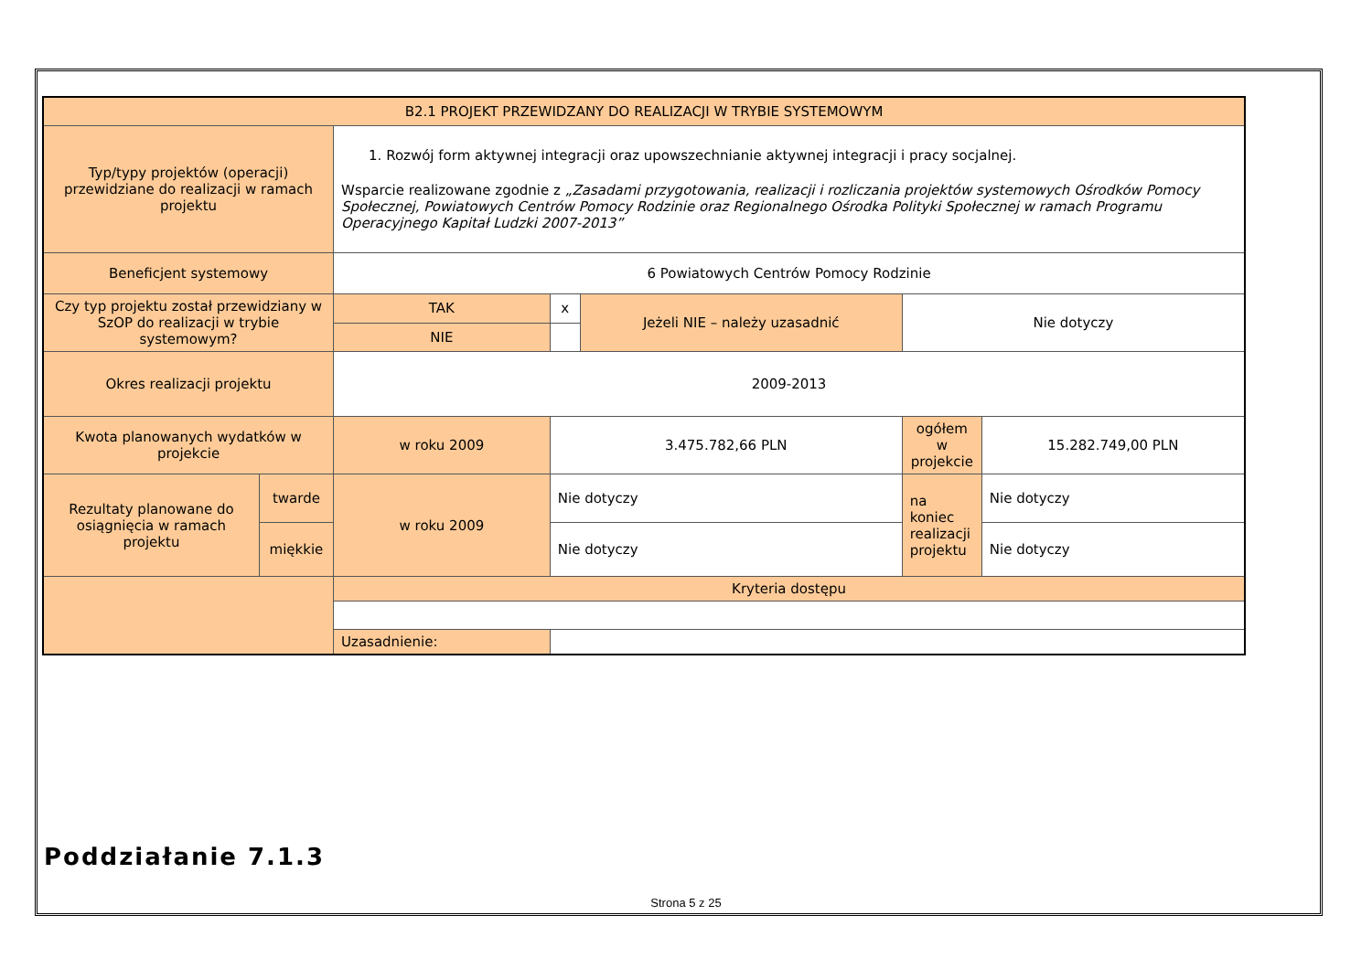| B2.1 PROJEKT PRZEWIDZANY DO REALIZACJI W TRYBIE SYSTEMOWYM | | | | | | |
| Typ/typy projektów (operacji) przewidziane do realizacji w ramach projektu | | 1. Rozwój form aktywnej integracji oraz upowszechnianie aktywnej integracji i pracy socjalnej. Wsparcie realizowane zgodnie z „Zasadami przygotowania, realizacji i rozliczania projektów systemowych Ośrodków Pomocy Społecznej, Powiatowych Centrów Pomocy Rodzinie oraz Regionalnego Ośrodka Polityki Społecznej w ramach Programu Operacyjnego Kapitał Ludzki 2007-2013” | | | | |
| Beneficjent systemowy | | 6 Powiatowych Centrów Pomocy Rodzinie | | | | |
| Czy typ projektu został przewidziany w SzOP do realizacji w trybie systemowym? | | TAK | x | Jeżeli NIE – należy uzasadnić | Nie dotyczy | |
| | | NIE | | | | |
| Okres realizacji projektu | | 2009-2013 | | | | |
| Kwota planowanych wydatków w projekcie | | w roku 2009 | 3.475.782,66 PLN | | ogółem w projekcie | 15.282.749,00 PLN |
| Rezultaty planowane do osiągnięcia w ramach projektu | twarde | w roku 2009 | Nie dotyczy | | na koniec realizacji projektu | Nie dotyczy |
| | miękkie | | Nie dotyczy | | | Nie dotyczy |
| | | Kryteria dostępu | | | | |
| | | Uzasadnienie: | | | | |
Poddziałanie 7.1.3
Strona 5 z 25